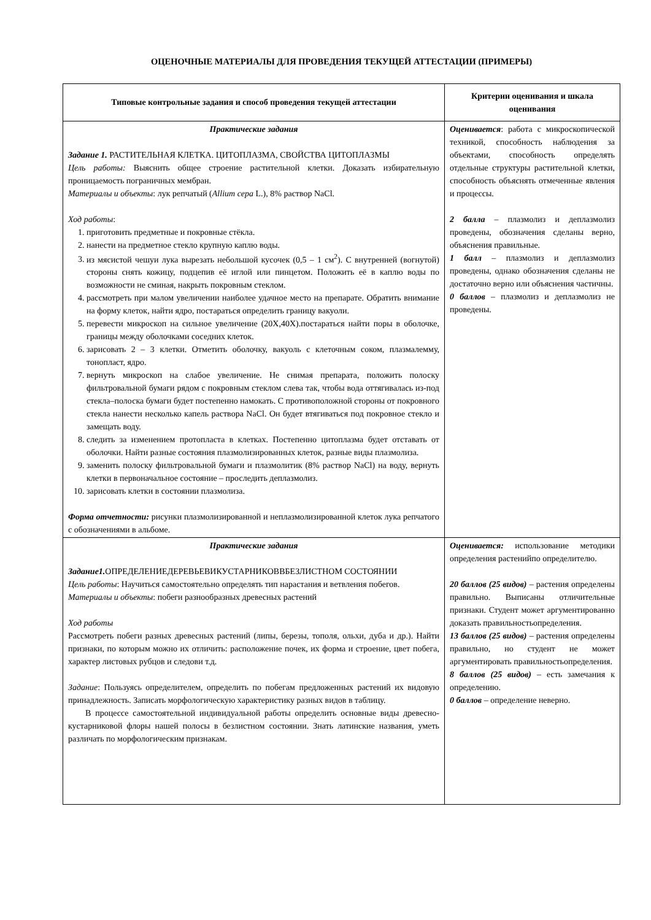ОЦЕНОЧНЫЕ МАТЕРИАЛЫ ДЛЯ ПРОВЕДЕНИЯ ТЕКУЩЕЙ АТТЕСТАЦИИ (ПРИМЕРЫ)
| Типовые контрольные задания и способ проведения текущей аттестации | Критерии оценивания и шкала оценивания |
| --- | --- |
| Практические задания Задание 1. РАСТИТЕЛЬНАЯ КЛЕТКА. ЦИТОПЛАЗМА, СВОЙСТВА ЦИТОПЛАЗМЫ Цель работы: Выяснить общее строение растительной клетки. Доказать избирательную проницаемость пограничных мембран. Материалы и объекты : лук репчатый ( Allium cepa L.), 8% раствор NaCl. Ход работы : 1. приготовить предметные и покровные стёкла. 2. нанести на предметное стекло крупную каплю воды. 3. из мясистой чешуи лука вырезать небольшой кусочек (0,5 – 1 см<sup>2</sup>). С внутренней (вогнутой) стороны снять кожицу, подцепив её иглой или пинцетом. Положить её в каплю воды по возможности не сминая, накрыть покровным стеклом. 4. рассмотреть при малом увеличении наиболее удачное место на препарате. Обратить внимание на форму клеток, найти ядро, постараться определить границу вакуоли. 5. перевести микроскоп на сильное увеличение (20Х,40Х).постараться найти поры в оболочке, границы между оболочками соседних клеток. 6. зарисовать 2 – 3 клетки. Отметить оболочку, вакуоль с клеточным соком, плазмалемму, тонопласт, ядро. 7. вернуть микроскоп на слабое увеличение. Не снимая препарата, положить полоску фильтровальной бумаги рядом с покровным стеклом слева так, чтобы вода оттягивалась из-под стекла–полоска бумаги будет постепенно намокать. С противоположной стороны от покровного стекла нанести несколько капель раствора NaCl. Он будет втягиваться под покровное стекло и замещать воду. 8. следить за изменением протопласта в клетках. Постепенно цитоплазма будет отставать от оболочки. Найти разные состояния плазмолизированных клеток, разные виды плазмолиза. 9. заменить полоску фильтровальной бумаги и плазмолитик (8% раствор NaCl) на воду, вернуть клетки в первоначальное состояние – проследить деплазмолиз. 10. зарисовать клетки в состоянии плазмолиза. Форма отчетности: рисунки плазмолизированной и неплазмолизированной клеток лука репчатого с обозначениями в альбоме. | Оценивается : работа с микроскопической техникой, способность наблюдения за объектами, способность определять отдельные структуры растительной клетки, способность объяснять отмеченные явления и процессы. 2 балла – плазмолиз и деплазмолиз проведены, обозначения сделаны верно, объяснения правильные. 1 балл – плазмолиз и деплазмолиз проведены, однако обозначения сделаны не достаточно верно или объяснения частичны. 0 баллов – плазмолиз и деплазмолиз не проведены. |
| Практические задания Задание1. ОПРЕДЕЛЕНИЕДЕРЕВЬЕВИКУСТАРНИКОВВБЕЗЛИСТНОМ СОСТОЯНИИ Цель работы : Научиться самостоятельно определять тип нарастания и ветвления побегов. Материалы и объекты : побеги разнообразных древесных растений Ход работы Рассмотреть побеги разных древесных растений (липы, березы, тополя, ольхи, дуба и др.). Найти признаки, по которым можно их отличить: расположение почек, их форма и строение, цвет побега, характер листовых рубцов и следови т.д. Задание : Пользуясь определителем, определить по побегам предложенных растений их видовую принадлежность. Записать морфологическую характеристику разных видов в таблицу. В процессе самостоятельной индивидуальной работы определить основные виды древесно-кустарниковой флоры нашей полосы в безлистном состоянии. Знать латинские названия, уметь различать по морфологическим признакам. | Оценивается: использование методики определения растенийпо определителю. 20 баллов (25 видов) – растения определены правильно. Выписаны отличительные признаки. Студент может аргументированно доказать правильностьопределения. 13 баллов (25 видов) – растения определены правильно, но студент не может аргументировать правильностьопределения. 8 баллов (25 видов) – есть замечания к определению. 0 баллов – определение неверно. |